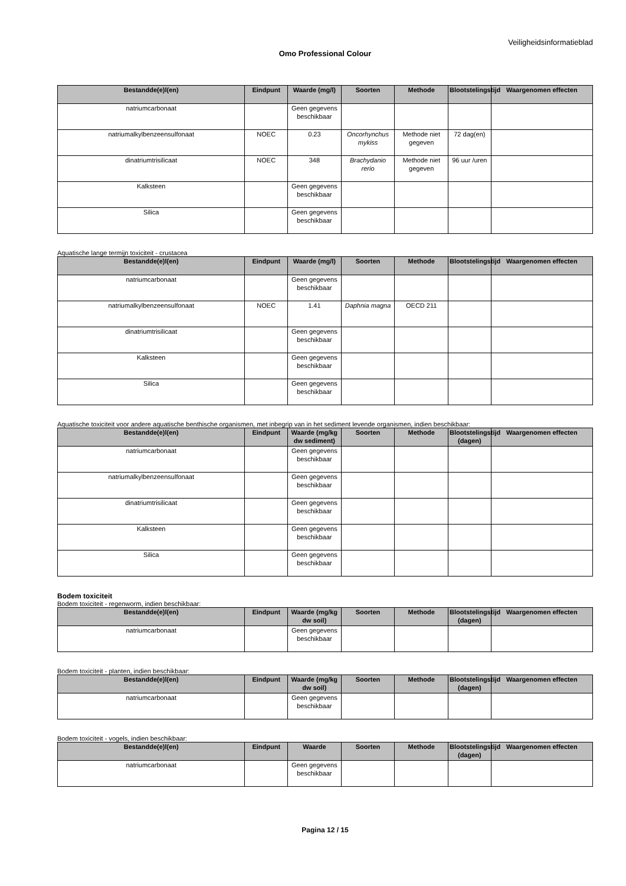Veiligheidsinformatieblad
Omo Professional Colour
| Bestandde(e)l(en) | Eindpunt | Waarde (mg/l) | Soorten | Methode | Blootstelingstijd | Waargenomen effecten |
| --- | --- | --- | --- | --- | --- | --- |
| natriumcarbonaat | | Geen gegevens beschikbaar | | | | |
| natriumalkylbenzeensulfonaat | NOEC | 0.23 | Oncorhynchus mykiss | Methode niet gegeven | 72 dag(en) | |
| dinatriumtrisilicaat | NOEC | 348 | Brachydanio rerio | Methode niet gegeven | 96 uur /uren | |
| Kalksteen | | Geen gegevens beschikbaar | | | | |
| Silica | | Geen gegevens beschikbaar | | | | |
Aquatische lange termijn toxiciteit - crustacea
| Bestandde(e)l(en) | Eindpunt | Waarde (mg/l) | Soorten | Methode | Blootstelingstijd | Waargenomen effecten |
| --- | --- | --- | --- | --- | --- | --- |
| natriumcarbonaat | | Geen gegevens beschikbaar | | | | |
| natriumalkylbenzeensulfonaat | NOEC | 1.41 | Daphnia magna | OECD 211 | | |
| dinatriumtrisilicaat | | Geen gegevens beschikbaar | | | | |
| Kalksteen | | Geen gegevens beschikbaar | | | | |
| Silica | | Geen gegevens beschikbaar | | | | |
Aquatische toxiciteit voor andere aquatische benthische organismen, met inbegrip van in het sediment levende organismen, indien beschikbaar:
| Bestandde(e)l(en) | Eindpunt | Waarde (mg/kg dw sediment) | Soorten | Methode | Blootstelingstijd (dagen) | Waargenomen effecten |
| --- | --- | --- | --- | --- | --- | --- |
| natriumcarbonaat | | Geen gegevens beschikbaar | | | | |
| natriumalkylbenzeensulfonaat | | Geen gegevens beschikbaar | | | | |
| dinatriumtrisilicaat | | Geen gegevens beschikbaar | | | | |
| Kalksteen | | Geen gegevens beschikbaar | | | | |
| Silica | | Geen gegevens beschikbaar | | | | |
Bodem toxiciteit
Bodem toxiciteit - regenworm, indien beschikbaar:
| Bestandde(e)l(en) | Eindpunt | Waarde (mg/kg dw soil) | Soorten | Methode | Blootstelingstijd (dagen) | Waargenomen effecten |
| --- | --- | --- | --- | --- | --- | --- |
| natriumcarbonaat | | Geen gegevens beschikbaar | | | | |
Bodem toxiciteit - planten, indien beschikbaar:
| Bestandde(e)l(en) | Eindpunt | Waarde (mg/kg dw soil) | Soorten | Methode | Blootstelingstijd (dagen) | Waargenomen effecten |
| --- | --- | --- | --- | --- | --- | --- |
| natriumcarbonaat | | Geen gegevens beschikbaar | | | | |
Bodem toxiciteit - vogels, indien beschikbaar:
| Bestandde(e)l(en) | Eindpunt | Waarde | Soorten | Methode | Blootstelingstijd (dagen) | Waargenomen effecten |
| --- | --- | --- | --- | --- | --- | --- |
| natriumcarbonaat | | Geen gegevens beschikbaar | | | | |
Pagina 12 / 15